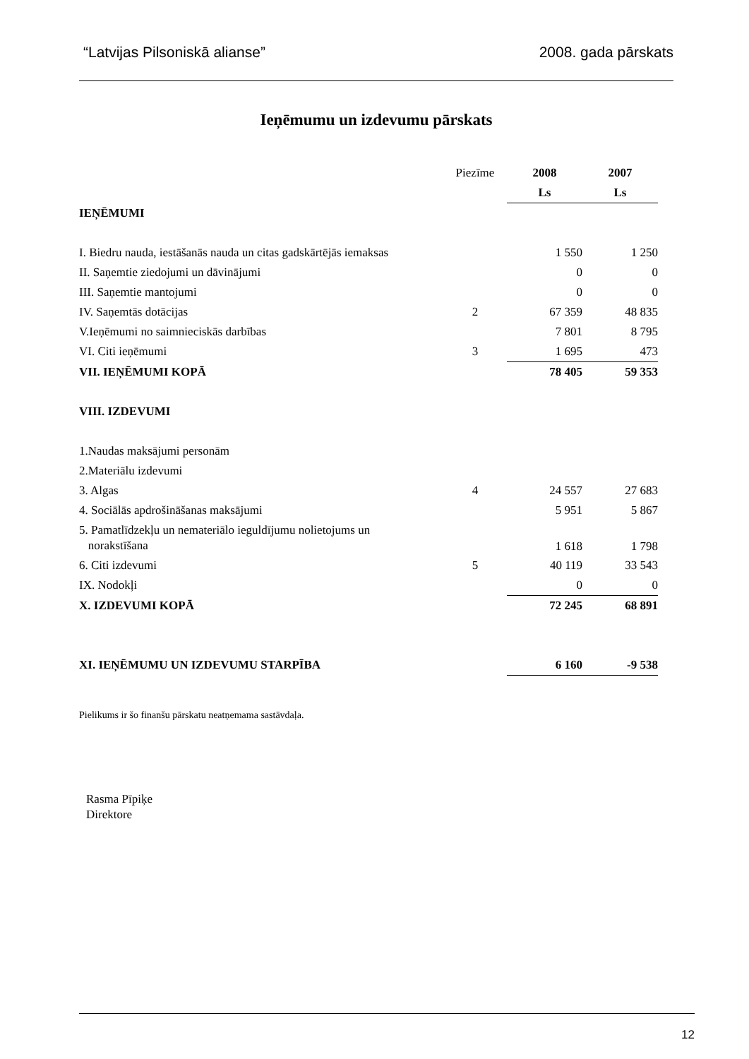“Latvijas Pilsoniskā alianse” 2008. gada pārskats
Ieņēmumu un izdevumu pārskats
| | Piezīme | 2008 | 2007 |
| | | Ls | Ls |
| IEŅĒMUMI | | | |
| I. Biedru nauda, iestāšanās nauda un citas gadskārtējās iemaksas | | 1 550 | 1 250 |
| II. Saņemtie ziedojumi un dāvinājumi | | 0 | 0 |
| III. Saņemtie mantojumi | | 0 | 0 |
| IV. Saņemtās dotācijas | 2 | 67 359 | 48 835 |
| V.Ieņēmumi no saimnieciskās darbības | | 7 801 | 8 795 |
| VI. Citi ieņēmumi | 3 | 1 695 | 473 |
| VII. IEŅĒMUMI KOPĀ | | 78 405 | 59 353 |
| VIII. IZDEVUMI | | | |
| 1.Naudas maksājumi personām | | | |
| 2.Materiālu izdevumi | | | |
| 3. Algas | 4 | 24 557 | 27 683 |
| 4. Sociālās apdrošināšanas maksājumi | | 5 951 | 5 867 |
| 5. Pamatlīdzekļu un nemateriālo ieguldījumu nolietojums un norakstīšana | | 1 618 | 1 798 |
| 6. Citi izdevumi | 5 | 40 119 | 33 543 |
| IX. Nodokļi | | 0 | 0 |
| X. IZDEVUMI KOPĀ | | 72 245 | 68 891 |
| XI. IEŅĒMUMU UN IZDEVUMU STARPĪBA | | 6 160 | -9 538 |
Pielikums ir šo finanšu pārskatu neatņemama sastāvdaļa.
Rasma Pīpiķe
Direktore
12